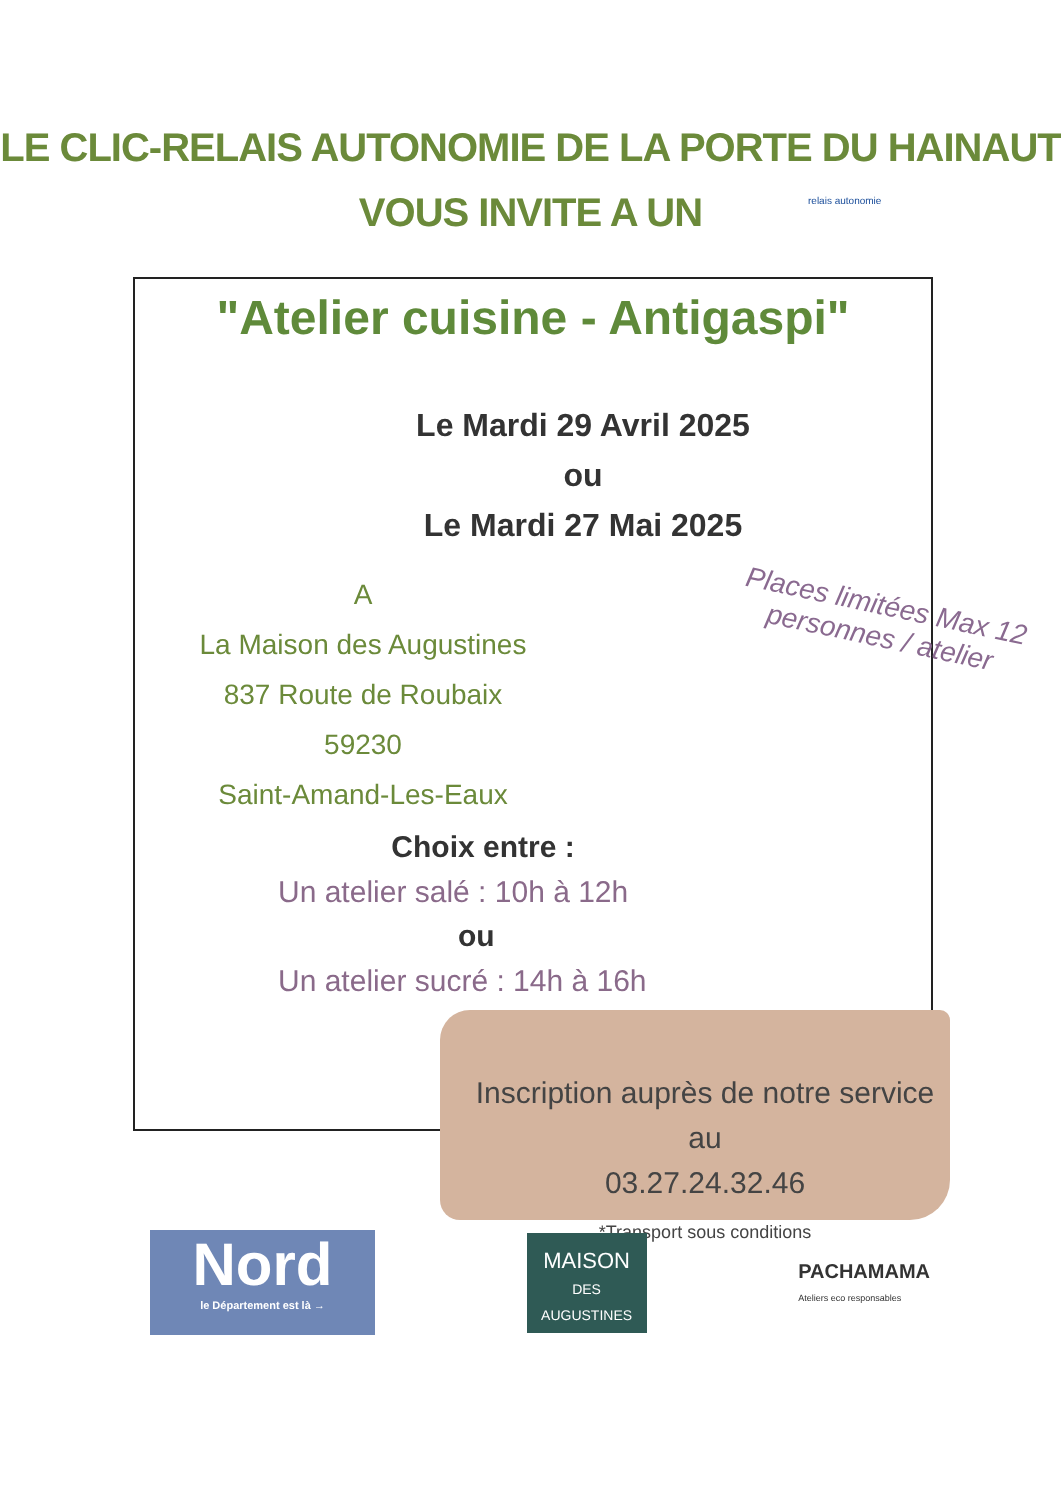LE CLIC-RELAIS AUTONOMIE DE LA PORTE DU HAINAUT
VOUS INVITE A UN relais autonomie
"Atelier cuisine - Antigaspi"
Le Mardi 29 Avril 2025
ou
Le Mardi 27 Mai 2025
A
La Maison des Augustines
837 Route de Roubaix
59230
Saint-Amand-Les-Eaux
Places limitées Max 12 personnes / atelier
Choix entre :
Un atelier salé : 10h à 12h
ou
Un atelier sucré : 14h à 16h
Inscription auprès de notre service au
03.27.24.32.46
*Transport sous conditions
Nord
le Département est là →
MAISON
DES AUGUSTINES
PACHAMAMA
Ateliers eco responsables